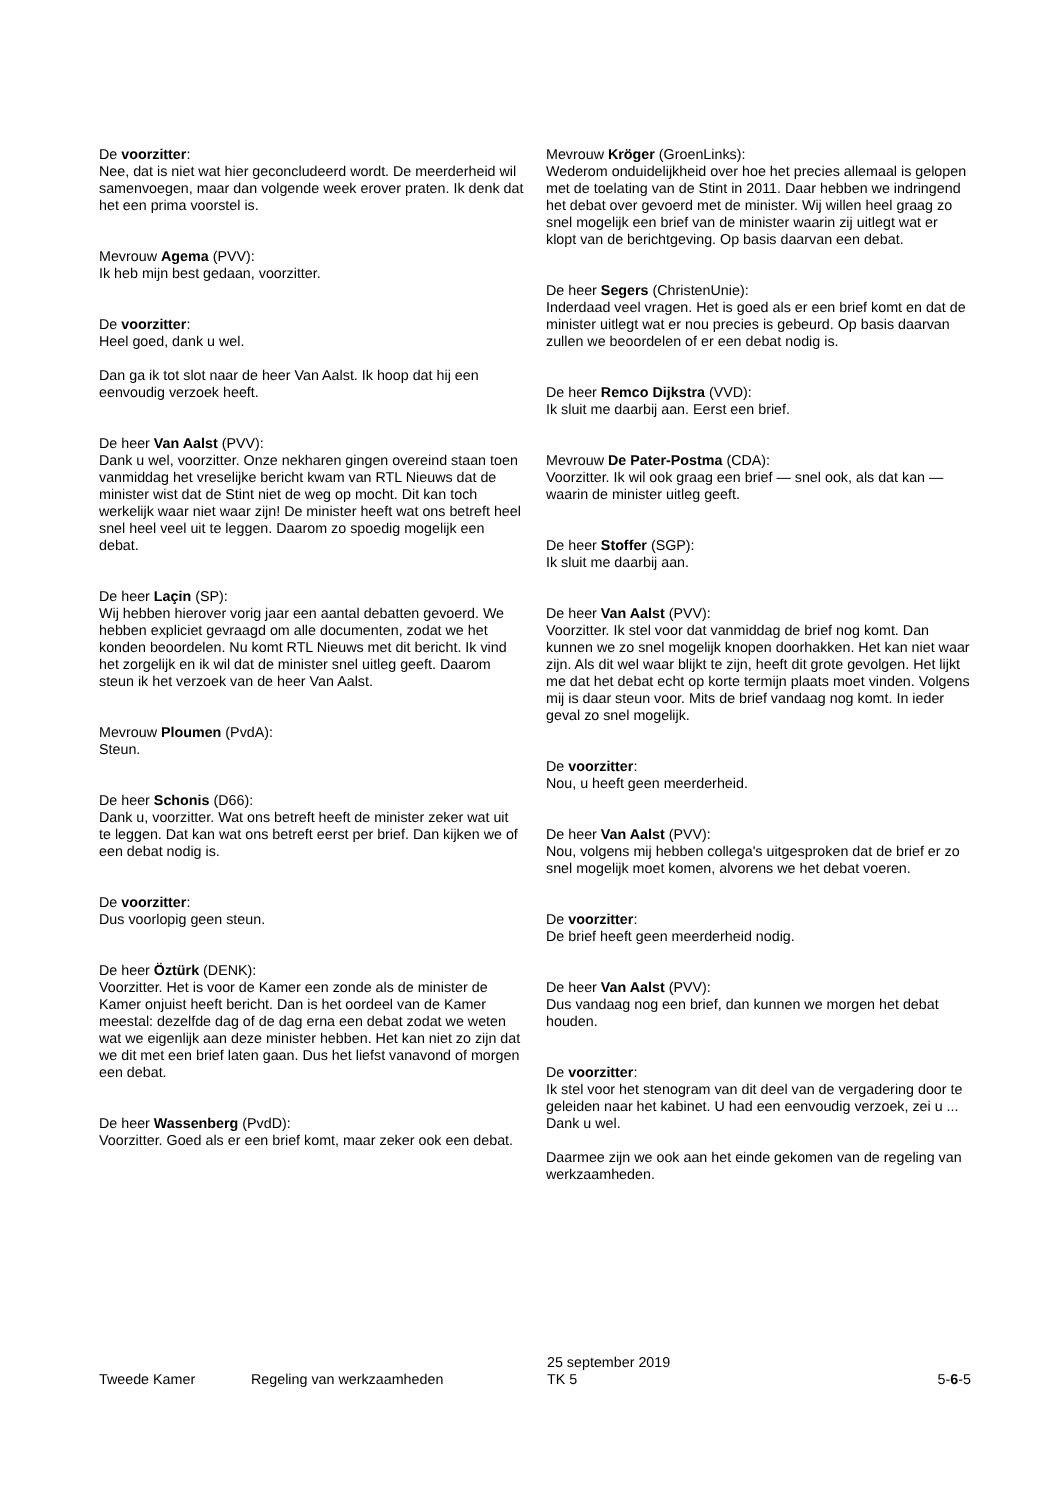De voorzitter:
Nee, dat is niet wat hier geconcludeerd wordt. De meerderheid wil samenvoegen, maar dan volgende week erover praten. Ik denk dat het een prima voorstel is.
Mevrouw Agema (PVV):
Ik heb mijn best gedaan, voorzitter.
De voorzitter:
Heel goed, dank u wel.
Dan ga ik tot slot naar de heer Van Aalst. Ik hoop dat hij een eenvoudig verzoek heeft.
De heer Van Aalst (PVV):
Dank u wel, voorzitter. Onze nekharen gingen overeind staan toen vanmiddag het vreselijke bericht kwam van RTL Nieuws dat de minister wist dat de Stint niet de weg op mocht. Dit kan toch werkelijk waar niet waar zijn! De minister heeft wat ons betreft heel snel heel veel uit te leggen. Daarom zo spoedig mogelijk een debat.
De heer Laçin (SP):
Wij hebben hierover vorig jaar een aantal debatten gevoerd. We hebben expliciet gevraagd om alle documenten, zodat we het konden beoordelen. Nu komt RTL Nieuws met dit bericht. Ik vind het zorgelijk en ik wil dat de minister snel uitleg geeft. Daarom steun ik het verzoek van de heer Van Aalst.
Mevrouw Ploumen (PvdA):
Steun.
De heer Schonis (D66):
Dank u, voorzitter. Wat ons betreft heeft de minister zeker wat uit te leggen. Dat kan wat ons betreft eerst per brief. Dan kijken we of een debat nodig is.
De voorzitter:
Dus voorlopig geen steun.
De heer Öztürk (DENK):
Voorzitter. Het is voor de Kamer een zonde als de minister de Kamer onjuist heeft bericht. Dan is het oordeel van de Kamer meestal: dezelfde dag of de dag erna een debat zodat we weten wat we eigenlijk aan deze minister hebben. Het kan niet zo zijn dat we dit met een brief laten gaan. Dus het liefst vanavond of morgen een debat.
De heer Wassenberg (PvdD):
Voorzitter. Goed als er een brief komt, maar zeker ook een debat.
Mevrouw Kröger (GroenLinks):
Wederom onduidelijkheid over hoe het precies allemaal is gelopen met de toelating van de Stint in 2011. Daar hebben we indringend het debat over gevoerd met de minister. Wij willen heel graag zo snel mogelijk een brief van de minister waarin zij uitlegt wat er klopt van de berichtgeving. Op basis daarvan een debat.
De heer Segers (ChristenUnie):
Inderdaad veel vragen. Het is goed als er een brief komt en dat de minister uitlegt wat er nou precies is gebeurd. Op basis daarvan zullen we beoordelen of er een debat nodig is.
De heer Remco Dijkstra (VVD):
Ik sluit me daarbij aan. Eerst een brief.
Mevrouw De Pater-Postma (CDA):
Voorzitter. Ik wil ook graag een brief — snel ook, als dat kan — waarin de minister uitleg geeft.
De heer Stoffer (SGP):
Ik sluit me daarbij aan.
De heer Van Aalst (PVV):
Voorzitter. Ik stel voor dat vanmiddag de brief nog komt. Dan kunnen we zo snel mogelijk knopen doorhakken. Het kan niet waar zijn. Als dit wel waar blijkt te zijn, heeft dit grote gevolgen. Het lijkt me dat het debat echt op korte termijn plaats moet vinden. Volgens mij is daar steun voor. Mits de brief vandaag nog komt. In ieder geval zo snel mogelijk.
De voorzitter:
Nou, u heeft geen meerderheid.
De heer Van Aalst (PVV):
Nou, volgens mij hebben collega's uitgesproken dat de brief er zo snel mogelijk moet komen, alvorens we het debat voeren.
De voorzitter:
De brief heeft geen meerderheid nodig.
De heer Van Aalst (PVV):
Dus vandaag nog een brief, dan kunnen we morgen het debat houden.
De voorzitter:
Ik stel voor het stenogram van dit deel van de vergadering door te geleiden naar het kabinet. U had een eenvoudig verzoek, zei u ... Dank u wel.
Daarmee zijn we ook aan het einde gekomen van de regeling van werkzaamheden.
Tweede Kamer
Regeling van werkzaamheden
25 september 2019
TK 5
5-6-5